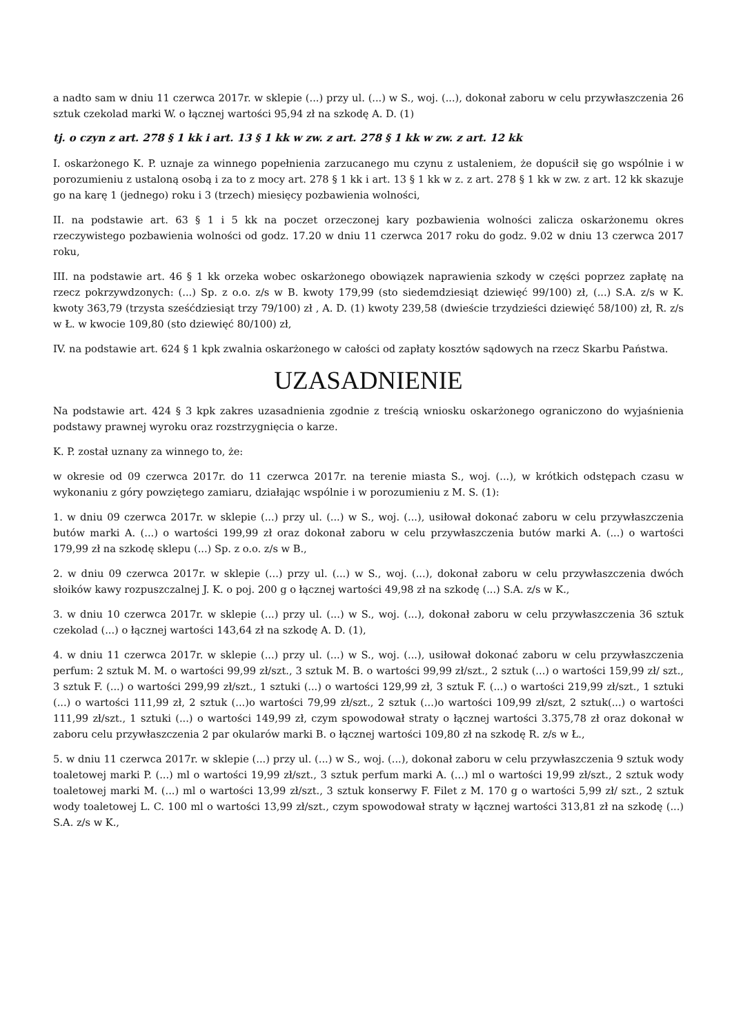a nadto sam w dniu 11 czerwca 2017r. w sklepie (...) przy ul. (...) w S., woj. (...), dokonał zaboru w celu przywłaszczenia 26 sztuk czekolad marki W. o łącznej wartości 95,94 zł na szkodę A. D. (1)
tj. o czyn z art. 278 § 1 kk i art. 13 § 1 kk w zw. z art. 278 § 1 kk w zw. z art. 12 kk
I. oskarżonego K. P. uznaje za winnego popełnienia zarzucanego mu czynu z ustaleniem, że dopuścił się go wspólnie i w porozumieniu z ustaloną osobą i za to z mocy art. 278 § 1 kk i art. 13 § 1 kk w z. z art. 278 § 1 kk w zw. z art. 12 kk skazuje go na karę 1 (jednego) roku i 3 (trzech) miesięcy pozbawienia wolności,
II. na podstawie art. 63 § 1 i 5 kk na poczet orzeczonej kary pozbawienia wolności zalicza oskarżonemu okres rzeczywistego pozbawienia wolności od godz. 17.20 w dniu 11 czerwca 2017 roku do godz. 9.02 w dniu 13 czerwca 2017 roku,
III. na podstawie art. 46 § 1 kk orzeka wobec oskarżonego obowiązek naprawienia szkody w części poprzez zapłatę na rzecz pokrzywdzonych: (...) Sp. z o.o. z/s w B. kwoty 179,99 (sto siedemdziesiąt dziewięć 99/100) zł, (...) S.A. z/s w K. kwoty 363,79 (trzysta sześćdziesiąt trzy 79/100) zł , A. D. (1) kwoty 239,58 (dwieście trzydzieści dziewięć 58/100) zł, R. z/s w Ł. w kwocie 109,80 (sto dziewięć 80/100) zł,
IV. na podstawie art. 624 § 1 kpk zwalnia oskarżonego w całości od zapłaty kosztów sądowych na rzecz Skarbu Państwa.
UZASADNIENIE
Na podstawie art. 424 § 3 kpk zakres uzasadnienia zgodnie z treścią wniosku oskarżonego ograniczono do wyjaśnienia podstawy prawnej wyroku oraz rozstrzygnięcia o karze.
K. P. został uznany za winnego to, że:
w okresie od 09 czerwca 2017r. do 11 czerwca 2017r. na terenie miasta S., woj. (...), w krótkich odstępach czasu w wykonaniu z góry powziętego zamiaru, działając wspólnie i w porozumieniu z M. S. (1):
1. w dniu 09 czerwca 2017r. w sklepie (...) przy ul. (...) w S., woj. (...), usiłował dokonać zaboru w celu przywłaszczenia butów marki A. (...) o wartości 199,99 zł oraz dokonał zaboru w celu przywłaszczenia butów marki A. (...) o wartości 179,99 zł na szkodę sklepu (...) Sp. z o.o. z/s w B.,
2. w dniu 09 czerwca 2017r. w sklepie (...) przy ul. (...) w S., woj. (...), dokonał zaboru w celu przywłaszczenia dwóch słoików kawy rozpuszczalnej J. K. o poj. 200 g o łącznej wartości 49,98 zł na szkodę (...) S.A. z/s w K.,
3. w dniu 10 czerwca 2017r. w sklepie (...) przy ul. (...) w S., woj. (...), dokonał zaboru w celu przywłaszczenia 36 sztuk czekolad (...) o łącznej wartości 143,64 zł na szkodę A. D. (1),
4. w dniu 11 czerwca 2017r. w sklepie (...) przy ul. (...) w S., woj. (...), usiłował dokonać zaboru w celu przywłaszczenia perfum: 2 sztuk M. M. o wartości 99,99 zł/szt., 3 sztuk M. B. o wartości 99,99 zł/szt., 2 sztuk (...) o wartości 159,99 zł/ szt., 3 sztuk F. (...) o wartości 299,99 zł/szt., 1 sztuki (...) o wartości 129,99 zł, 3 sztuk F. (...) o wartości 219,99 zł/szt., 1 sztuki (...) o wartości 111,99 zł, 2 sztuk (...)o wartości 79,99 zł/szt., 2 sztuk (...)o wartości 109,99 zł/szt, 2 sztuk(...) o wartości 111,99 zł/szt., 1 sztuki (...) o wartości 149,99 zł, czym spowodował straty o łącznej wartości 3.375,78 zł oraz dokonał w zaboru celu przywłaszczenia 2 par okularów marki B. o łącznej wartości 109,80 zł na szkodę R. z/s w Ł.,
5. w dniu 11 czerwca 2017r. w sklepie (...) przy ul. (...) w S., woj. (...), dokonał zaboru w celu przywłaszczenia 9 sztuk wody toaletowej marki P. (...) ml o wartości 19,99 zł/szt., 3 sztuk perfum marki A. (...) ml o wartości 19,99 zł/szt., 2 sztuk wody toaletowej marki M. (...) ml o wartości 13,99 zł/szt., 3 sztuk konserwy F. Filet z M. 170 g o wartości 5,99 zł/ szt., 2 sztuk wody toaletowej L. C. 100 ml o wartości 13,99 zł/szt., czym spowodował straty w łącznej wartości 313,81 zł na szkodę (...) S.A. z/s w K.,